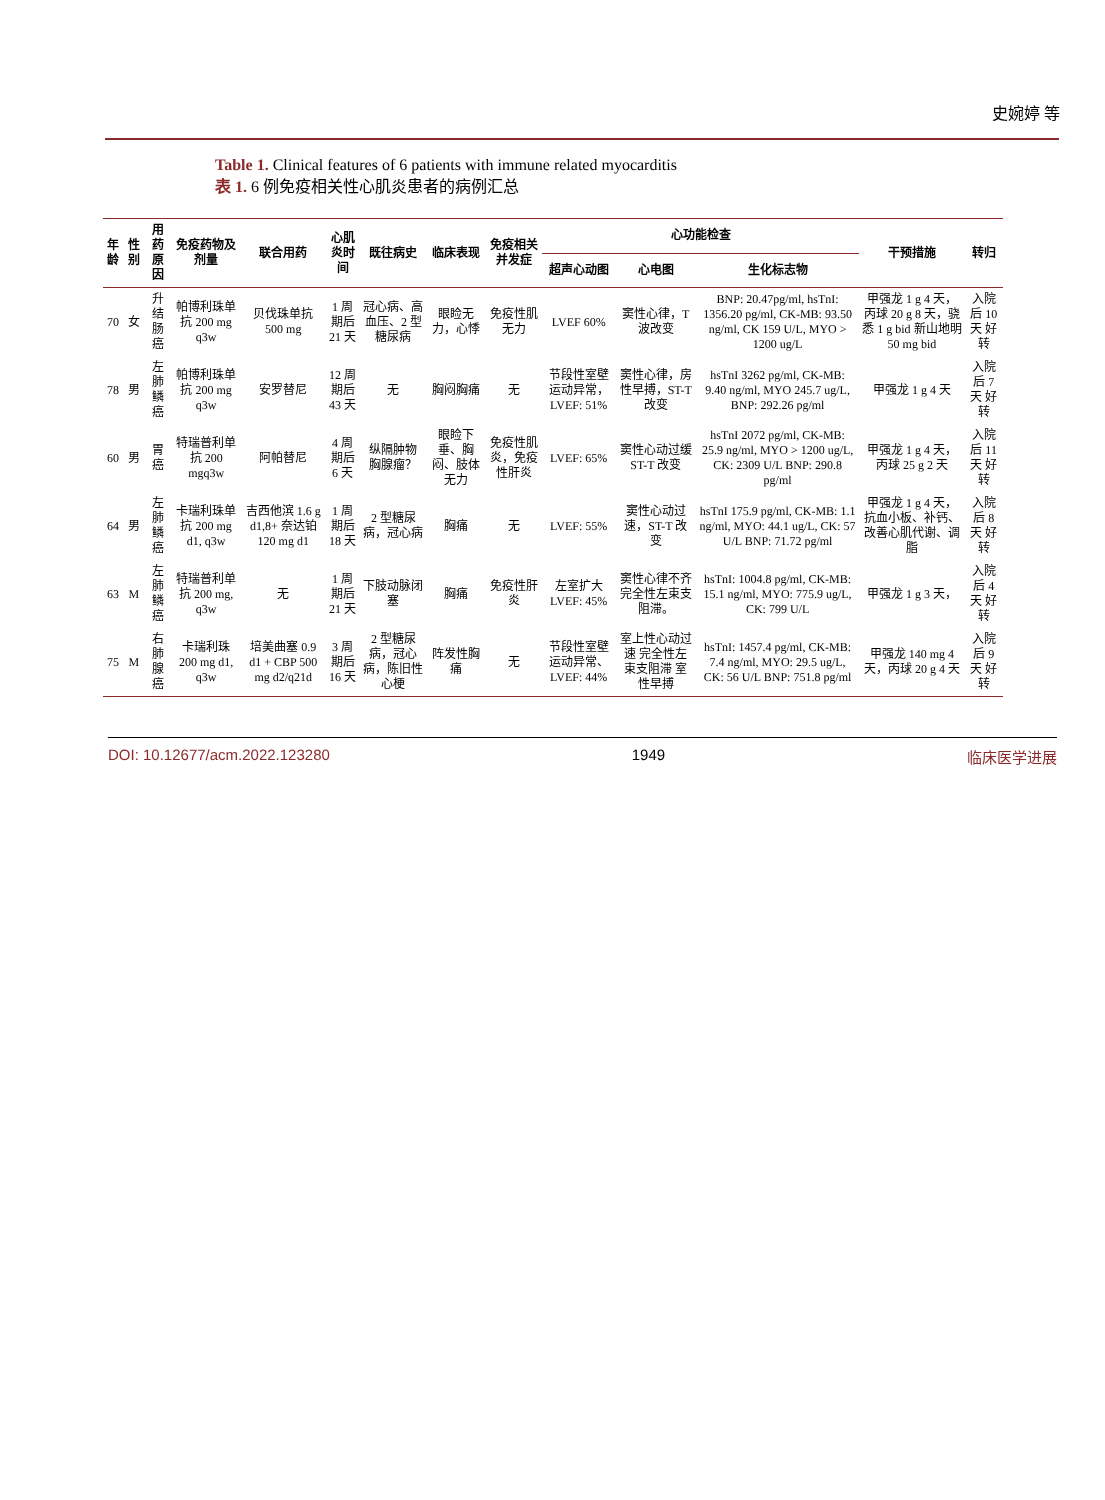史婉婷 等
Table 1. Clinical features of 6 patients with immune related myocarditis
表 1. 6 例免疫相关性心肌炎患者的病例汇总
| 年龄 | 性别 | 用药原因 | 免疫药物及剂量 | 联合用药 | 心肌炎时间 | 既往病史 | 临床表现 | 免疫相关并发症 | 心功能检查 | | | 干预措施 | 转归 |
| --- | --- | --- | --- | --- | --- | --- | --- | --- | --- | --- | --- | --- | --- |
| | | | | | | | | | 超声心动图 | 心电图 | 生化标志物 | | |
| 70 | 女 | 升结肠癌 | 帕博利珠单抗 200 mg q3w | 贝伐珠单抗 500 mg | 1 周期后 21 天 | 冠心病、高血压、2 型糖尿病 | 眼睑无力，心悸 | 免疫性肌无力 | LVEF 60% | 窦性心律，T 波改变 | BNP: 20.47pg/ml, hsTnI: 1356.20 pg/ml, CK-MB: 93.50 ng/ml, CK 159 U/L, MYO > 1200 ug/L | 甲强龙 1 g 4 天，丙球 20 g 8 天，骁悉 1 g bid 新山地明 50 mg bid | 入院后 10 天 好转 |
| 78 | 男 | 左肺鳞癌 | 帕博利珠单抗 200 mg q3w | 安罗替尼 | 12 周期后 43 天 | 无 | 胸闷胸痛 | 无 | 节段性室壁运动异常，LVEF: 51% | 窦性心律，房性早搏，ST-T 改变 | hsTnI 3262 pg/ml, CK-MB: 9.40 ng/ml, MYO 245.7 ug/L, BNP: 292.26 pg/ml | 甲强龙 1 g 4 天 | 入院后 7 天 好转 |
| 60 | 男 | 胃癌 | 特瑞普利单抗 200 mgq3w | 阿帕替尼 | 4 周期后 6 天 | 纵隔肿物 胸腺瘤？ | 眼睑下垂、胸闷、肢体无力 | 免疫性肌炎，免疫性肝炎 | LVEF: 65% | 窦性心动过缓 ST-T 改变 | hsTnI 2072 pg/ml, CK-MB: 25.9 ng/ml, MYO > 1200 ug/L, CK: 2309 U/L BNP: 290.8 pg/ml | 甲强龙 1 g 4 天，丙球 25 g 2 天 | 入院后 11 天 好转 |
| 64 | 男 | 左肺鳞癌 | 卡瑞利珠单抗 200 mg d1, q3w | 吉西他滨 1.6 g d1,8+ 奈达铂 120 mg d1 | 1 周期后 18 天 | 2 型糖尿病，冠心病 | 胸痛 | 无 | LVEF: 55% | 窦性心动过速，ST-T 改变 | hsTnI 175.9 pg/ml, CK-MB: 1.1 ng/ml, MYO: 44.1 ug/L, CK: 57 U/L BNP: 71.72 pg/ml | 甲强龙 1 g 4 天，抗血小板、补钙、改善心肌代谢、调脂 | 入院后 8 天 好转 |
| 63 | M | 左肺鳞癌 | 特瑞普利单抗 200 mg, q3w | 无 | 1 周期后 21 天 | 下肢动脉闭塞 | 胸痛 | 免疫性肝炎 | 左室扩大 LVEF: 45% | 窦性心律不齐 完全性左束支阻滞。 | hsTnI: 1004.8 pg/ml, CK-MB: 15.1 ng/ml, MYO: 775.9 ug/L, CK: 799 U/L | 甲强龙 1 g 3 天， | 入院后 4 天 好转 |
| 75 | M | 右肺腺癌 | 卡瑞利珠 200 mg d1, q3w | 培美曲塞 0.9 d1 + CBP 500 mg d2/q21d | 3 周期后 16 天 | 2 型糖尿病，冠心病，陈旧性心梗 | 阵发性胸痛 | 无 | 节段性室壁运动异常、LVEF: 44% | 室上性心动过速 完全性左束支阻滞 室性早搏 | hsTnI: 1457.4 pg/ml, CK-MB: 7.4 ng/ml, MYO: 29.5 ug/L, CK: 56 U/L BNP: 751.8 pg/ml | 甲强龙 140 mg 4 天，丙球 20 g 4 天 | 入院后 9 天 好转 |
DOI: 10.12677/acm.2022.123280 1949 临床医学进展